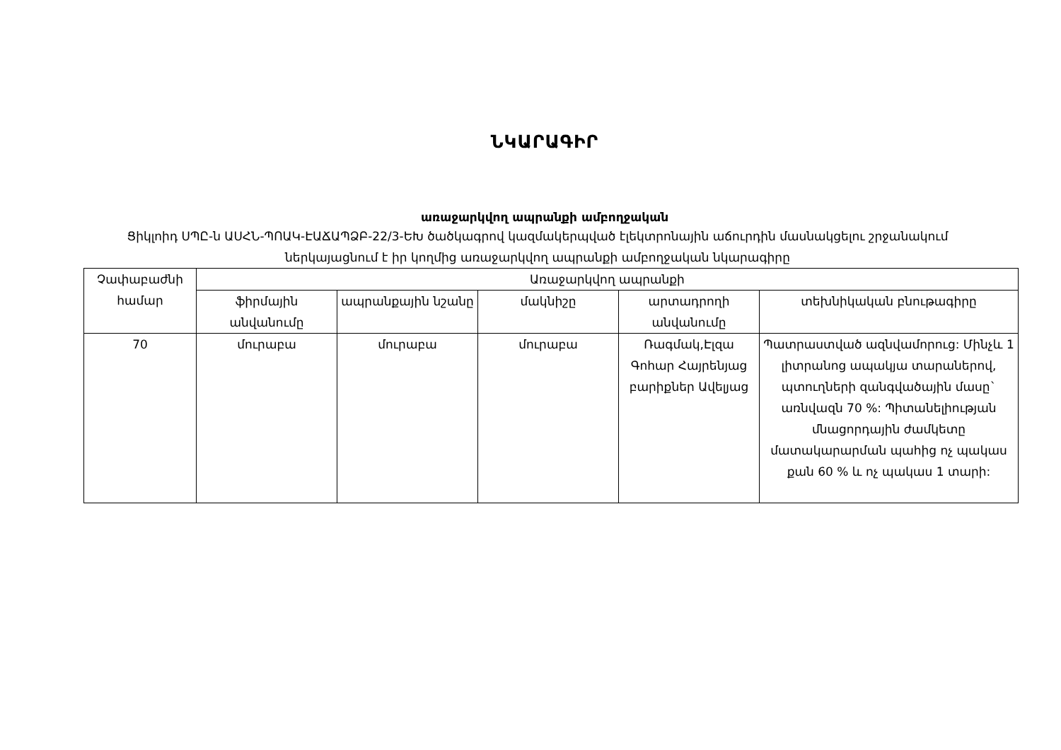ՆԿԱՐԱԳԻՐ
առաջարկվող ապրանքի ամբողջական
Ցիկլոիդ ՍՊԸ-ն ԱՍՀՆ-ՊՈԱԿ-ԷԱՃԱՊՁԲ-22/3-ԵԽ ծածկագրով կազմակերպված էլեկտրոնային աճուրդին մասնակցելու շրջանակում ներկայացնում է իր կողմից առաջարկվող ապրանքի ամբողջական նկարագիրը
| Չափաբաժնի համար | Առաջարկվող ապրանքի | | | | |
| --- | --- | --- | --- | --- | --- |
| | ֆիրմային անվանումը | ապրանքային նշանը | մակնիշը | արտադրողի անվանումը | տեխնիկական բնութագիրը |
| 70 | մուրաբա | մուրաբա | մուրաբա | Ռագմակ,Էլզա Գոհար Հայրենյաց բարիքներ Ավելյաց | Պատրաստված ազնվամորուց: Մինչև 1 լիտրանոց ապակյա տարաներով, պտուղների զանգվածային մասը` առնվազն 70 %: Պիտանելիության մնացորդային ժամկետը մատակարարման պահից ոչ պակաս քան 60 % և ոչ պակաս 1 տարի: |